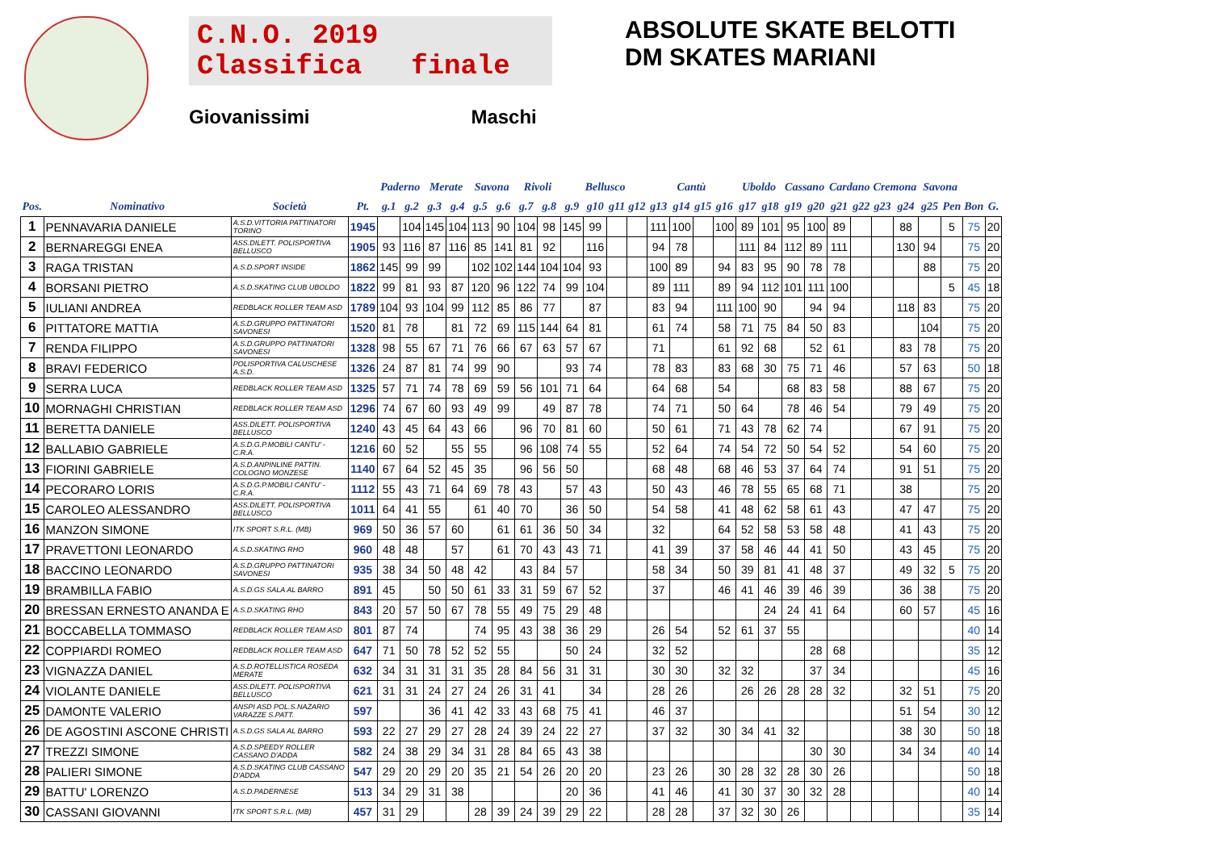C.N.O. 2019
Classifica finale
Giovanissimi Maschi
ABSOLUTE SKATE BELOTTI
DM SKATES MARIANI
| | | | | Paderno | | Merate | | Savona | | Rivoli | | | Bellusco | | | | Cantù | | | Uboldo | | Cassano | | Cardano | | Cremona | | Savona | | | |
| --- | --- | --- | --- | --- | --- | --- | --- | --- | --- | --- | --- | --- | --- | --- | --- | --- | --- | --- | --- | --- | --- | --- | --- | --- | --- | --- | --- | --- | --- | --- | --- |
| Pos. | Nominativo | Società | Pt. | g.1 | g.2 | g.3 | g.4 | g.5 | g.6 | g.7 | g.8 | g.9 | g10 | g11 | g12 | g13 | g14 | g15 | g16 | g17 | g18 | g19 | g20 | g21 | g22 | g23 | g24 | g25 | Pen | Bon | G. |
| 1 | PENNAVARIA DANIELE | A.S.D.VITTORIA PATTINATORI TORINO | 1945 | | 104 | 145 | 104 | 113 | 90 | 104 | 98 | 145 | 99 | | | 111 | 100 | | 100 | 89 | 101 | 95 | 100 | 89 | | | 88 | | 5 | 75 | 20 |
| 2 | BERNAREGGI ENEA | ASS.DILETT. POLISPORTIVA BELLUSCO | 1905 | 93 | 116 | 87 | 116 | 85 | 141 | 81 | 92 | | 116 | | | 94 | 78 | | | 111 | 84 | 112 | 89 | 111 | | | 130 | 94 | | 75 | 20 |
| 3 | RAGA TRISTAN | A.S.D.SPORT INSIDE | 1862 | 145 | 99 | 99 | | 102 | 102 | 144 | 104 | 104 | 93 | | | 100 | 89 | | 94 | 83 | 95 | 90 | 78 | 78 | | | | 88 | | 75 | 20 |
| 4 | BORSANI PIETRO | A.S.D.SKATING CLUB UBOLDO | 1822 | 99 | 81 | 93 | 87 | 120 | 96 | 122 | 74 | 99 | 104 | | | 89 | 111 | | 89 | 94 | 112 | 101 | 111 | 100 | | | | | 5 | 45 | 18 |
| 5 | IULIANI ANDREA | REDBLACK ROLLER TEAM ASD | 1789 | 104 | 93 | 104 | 99 | 112 | 85 | 86 | 77 | | 87 | | | 83 | 94 | | 111 | 100 | 90 | | 94 | 94 | | | 118 | 83 | | 75 | 20 |
| 6 | PITTATORE MATTIA | A.S.D.GRUPPO PATTINATORI SAVONESI | 1520 | 81 | 78 | | 81 | 72 | 69 | 115 | 144 | 64 | 81 | | | 61 | 74 | | 58 | 71 | 75 | 84 | 50 | 83 | | | | 104 | | 75 | 20 |
| 7 | RENDA FILIPPO | A.S.D.GRUPPO PATTINATORI SAVONESI | 1328 | 98 | 55 | 67 | 71 | 76 | 66 | 67 | 63 | 57 | 67 | | | 71 | | | 61 | 92 | 68 | | 52 | 61 | | | 83 | 78 | | 75 | 20 |
| 8 | BRAVI FEDERICO | POLISPORTIVA CALUSCHESE A.S.D. | 1326 | 24 | 87 | 81 | 74 | 99 | 90 | | | 93 | 74 | | | 78 | 83 | | 83 | 68 | 30 | 75 | 71 | 46 | | | 57 | 63 | | 50 | 18 |
| 9 | SERRA LUCA | REDBLACK ROLLER TEAM ASD | 1325 | 57 | 71 | 74 | 78 | 69 | 59 | 56 | 101 | 71 | 64 | | | 64 | 68 | | 54 | | | 68 | 83 | 58 | | | 88 | 67 | | 75 | 20 |
| 10 | MORNAGHI CHRISTIAN | REDBLACK ROLLER TEAM ASD | 1296 | 74 | 67 | 60 | 93 | 49 | 99 | | 49 | 87 | 78 | | | 74 | 71 | | 50 | 64 | | 78 | 46 | 54 | | | 79 | 49 | | 75 | 20 |
| 11 | BERETTA DANIELE | ASS.DILETT. POLISPORTIVA BELLUSCO | 1240 | 43 | 45 | 64 | 43 | 66 | | 96 | 70 | 81 | 60 | | | 50 | 61 | | 71 | 43 | 78 | 62 | 74 | | | | 67 | 91 | | 75 | 20 |
| 12 | BALLABIO GABRIELE | A.S.D.G.P.MOBILI CANTU' -C.R.A. | 1216 | 60 | 52 | | 55 | 55 | | 96 | 108 | 74 | 55 | | | 52 | 64 | | 74 | 54 | 72 | 50 | 54 | 52 | | | 54 | 60 | | 75 | 20 |
| 13 | FIORINI GABRIELE | A.S.D.ANPINLINE PATTIN. COLOGNO MONZESE | 1140 | 67 | 64 | 52 | 45 | 35 | | 96 | 56 | 50 | | | | 68 | 48 | | 68 | 46 | 53 | 37 | 64 | 74 | | | 91 | 51 | | 75 | 20 |
| 14 | PECORARO LORIS | A.S.D.G.P.MOBILI CANTU' -C.R.A. | 1112 | 55 | 43 | 71 | 64 | 69 | 78 | 43 | | 57 | 43 | | | 50 | 43 | | 46 | 78 | 55 | 65 | 68 | 71 | | | 38 | | | 75 | 20 |
| 15 | CAROLEO ALESSANDRO | ASS.DILETT. POLISPORTIVA BELLUSCO | 1011 | 64 | 41 | 55 | | 61 | 40 | 70 | | 36 | 50 | | | 54 | 58 | | 41 | 48 | 62 | 58 | 61 | 43 | | | 47 | 47 | | 75 | 20 |
| 16 | MANZON SIMONE | ITK SPORT S.R.L. (MB) | 969 | 50 | 36 | 57 | 60 | | 61 | 61 | 36 | 50 | 34 | | | 32 | | | 64 | 52 | 58 | 53 | 58 | 48 | | | 41 | 43 | | 75 | 20 |
| 17 | PRAVETTONI LEONARDO | A.S.D.SKATING RHO | 960 | 48 | 48 | | 57 | | 61 | 70 | 43 | 43 | 71 | | | 41 | 39 | | 37 | 58 | 46 | 44 | 41 | 50 | | | 43 | 45 | | 75 | 20 |
| 18 | BACCINO LEONARDO | A.S.D.GRUPPO PATTINATORI SAVONESI | 935 | 38 | 34 | 50 | 48 | 42 | | 43 | 84 | 57 | | | | 58 | 34 | | 50 | 39 | 81 | 41 | 48 | 37 | | | 49 | 32 | 5 | 75 | 20 |
| 19 | BRAMBILLA FABIO | A.S.D.GS SALA AL BARRO | 891 | 45 | | 50 | 50 | 61 | 33 | 31 | 59 | 67 | 52 | | | 37 | | | 46 | 41 | 46 | 39 | 46 | 39 | | | 36 | 38 | | 75 | 20 |
| 20 | BRESSAN ERNESTO ANANDA E | A.S.D.SKATING RHO | 843 | 20 | 57 | 50 | 67 | 78 | 55 | 49 | 75 | 29 | 48 | | | | | | | | 24 | 24 | 41 | 64 | | | 60 | 57 | | 45 | 16 |
| 21 | BOCCABELLA TOMMASO | REDBLACK ROLLER TEAM ASD | 801 | 87 | 74 | | | 74 | 95 | 43 | 38 | 36 | 29 | | | 26 | 54 | | 52 | 61 | 37 | 55 | | | | | | | | 40 | 14 |
| 22 | COPPIARDI ROMEO | REDBLACK ROLLER TEAM ASD | 647 | 71 | 50 | 78 | 52 | 52 | 55 | | | 50 | 24 | | | 32 | 52 | | | | | | 28 | 68 | | | | | | 35 | 12 |
| 23 | VIGNAZZA DANIEL | A.S.D.ROTELLISTICA ROSEDA MERATE | 632 | 34 | 31 | 31 | 31 | 35 | 28 | 84 | 56 | 31 | 31 | | | 30 | 30 | | 32 | 32 | | | 37 | 34 | | | | | | 45 | 16 |
| 24 | VIOLANTE DANIELE | ASS.DILETT. POLISPORTIVA BELLUSCO | 621 | 31 | 31 | 24 | 27 | 24 | 26 | 31 | 41 | | 34 | | | 28 | 26 | | | 26 | 26 | 28 | 28 | 32 | | | 32 | 51 | | 75 | 20 |
| 25 | DAMONTE VALERIO | ANSPI ASD POL.S.NAZARIO VARAZZE S.PATT. | 597 | | | 36 | 41 | 42 | 33 | 43 | 68 | 75 | 41 | | | 46 | 37 | | | | | | | | | | 51 | 54 | | 30 | 12 |
| 26 | DE AGOSTINI ASCONE CHRISTI | A.S.D.GS SALA AL BARRO | 593 | 22 | 27 | 29 | 27 | 28 | 24 | 39 | 24 | 22 | 27 | | | 37 | 32 | | 30 | 34 | 41 | 32 | | | | | 38 | 30 | | 50 | 18 |
| 27 | TREZZI SIMONE | A.S.D.SPEEDY ROLLER CASSANO D'ADDA | 582 | 24 | 38 | 29 | 34 | 31 | 28 | 84 | 65 | 43 | 38 | | | | | | | | | | 30 | 30 | | | 34 | 34 | | 40 | 14 |
| 28 | PALIERI SIMONE | A.S.D.SKATING CLUB CASSANO D'ADDA | 547 | 29 | 20 | 29 | 20 | 35 | 21 | 54 | 26 | 20 | 20 | | | 23 | 26 | | 30 | 28 | 32 | 28 | 30 | 26 | | | | | | 50 | 18 |
| 29 | BATTU' LORENZO | A.S.D.PADERNESE | 513 | 34 | 29 | 31 | 38 | | | | | 20 | 36 | | | 41 | 46 | | 41 | 30 | 37 | 30 | 32 | 28 | | | | | | 40 | 14 |
| 30 | CASSANI GIOVANNI | ITK SPORT S.R.L. (MB) | 457 | 31 | 29 | | | 28 | 39 | 24 | 39 | 29 | 22 | | | 28 | 28 | | 37 | 32 | 30 | 26 | | | | | | | | 35 | 14 |